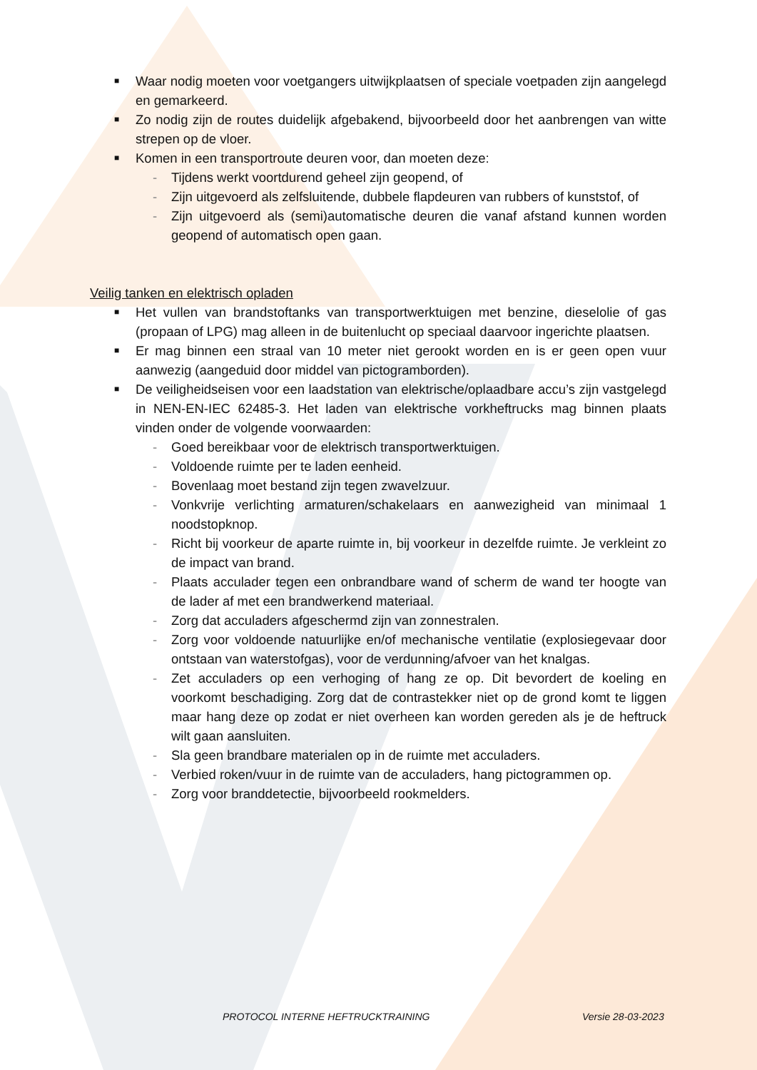■ Waar nodig moeten voor voetgangers uitwijkplaatsen of speciale voetpaden zijn aangelegd en gemarkeerd.
■ Zo nodig zijn de routes duidelijk afgebakend, bijvoorbeeld door het aanbrengen van witte strepen op de vloer.
■ Komen in een transportroute deuren voor, dan moeten deze:
- Tijdens werkt voortdurend geheel zijn geopend, of
- Zijn uitgevoerd als zelfsluitende, dubbele flapdeuren van rubbers of kunststof, of
- Zijn uitgevoerd als (semi)automatische deuren die vanaf afstand kunnen worden geopend of automatisch open gaan.
Veilig tanken en elektrisch opladen
■ Het vullen van brandstoftanks van transportwerktuigen met benzine, dieselolie of gas (propaan of LPG) mag alleen in de buitenlucht op speciaal daarvoor ingerichte plaatsen.
■ Er mag binnen een straal van 10 meter niet gerookt worden en is er geen open vuur aanwezig (aangeduid door middel van pictogramborden).
■ De veiligheidseisen voor een laadstation van elektrische/oplaadbare accu’s zijn vastgelegd in NEN-EN-IEC 62485-3. Het laden van elektrische vorkheftrucks mag binnen plaats vinden onder de volgende voorwaarden:
- Goed bereikbaar voor de elektrisch transportwerktuigen.
- Voldoende ruimte per te laden eenheid.
- Bovenlaag moet bestand zijn tegen zwavelzuur.
- Vonkvrije verlichting armaturen/schakelaars en aanwezigheid van minimaal 1 noodstopknop.
- Richt bij voorkeur de aparte ruimte in, bij voorkeur in dezelfde ruimte. Je verkleint zo de impact van brand.
- Plaats acculader tegen een onbrandbare wand of scherm de wand ter hoogte van de lader af met een brandwerkend materiaal.
- Zorg dat acculaders afgeschermd zijn van zonnestralen.
- Zorg voor voldoende natuurlijke en/of mechanische ventilatie (explosiegevaar door ontstaan van waterstofgas), voor de verdunning/afvoer van het knalgas.
- Zet acculaders op een verhoging of hang ze op. Dit bevordert de koeling en voorkomt beschadiging. Zorg dat de contrastekker niet op de grond komt te liggen maar hang deze op zodat er niet overheen kan worden gereden als je de heftruck wilt gaan aansluiten.
- Sla geen brandbare materialen op in de ruimte met acculaders.
- Verbied roken/vuur in de ruimte van de acculaders, hang pictogrammen op.
- Zorg voor branddetectie, bijvoorbeeld rookmelders.
PROTOCOL INTERNE HEFTRUCKTRAINING Versie 28-03-2023